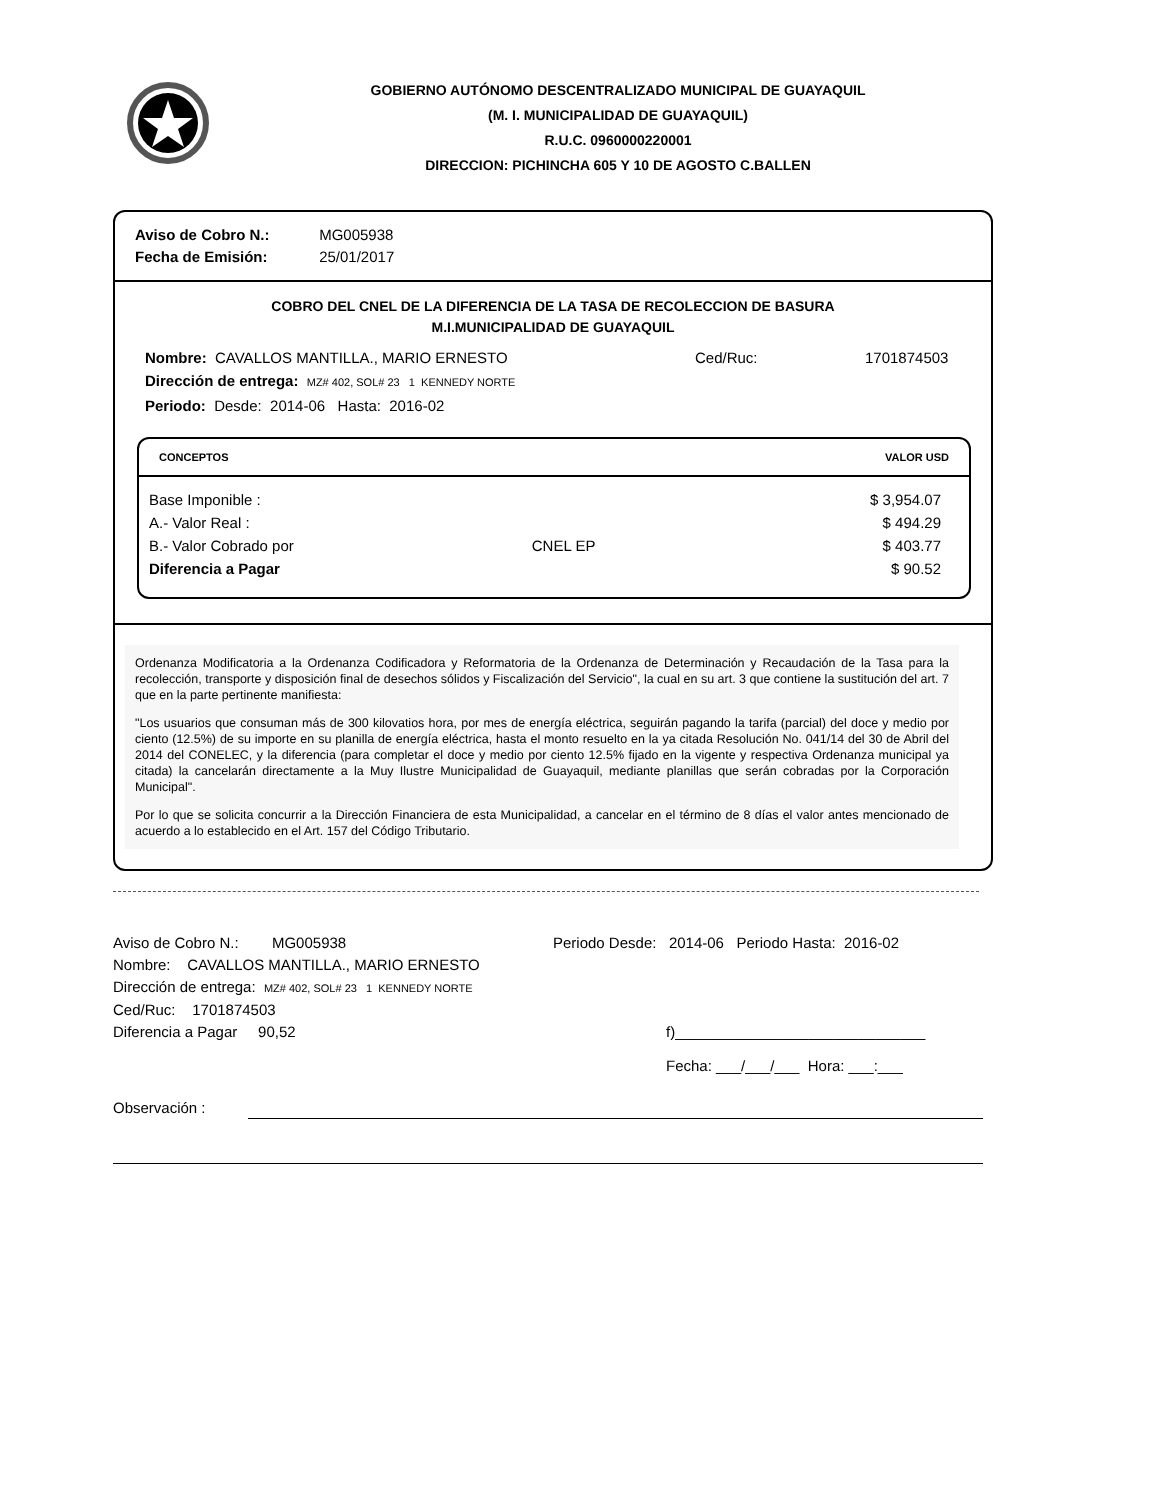GOBIERNO AUTÓNOMO DESCENTRALIZADO MUNICIPAL DE GUAYAQUIL
(M. I. MUNICIPALIDAD DE GUAYAQUIL)
R.U.C. 0960000220001
DIRECCION: PICHINCHA 605 Y 10 DE AGOSTO C.BALLEN
Aviso de Cobro N.: MG005938
Fecha de Emisión: 25/01/2017
COBRO DEL CNEL DE LA DIFERENCIA DE LA TASA DE RECOLECCION DE BASURA
M.I.MUNICIPALIDAD DE GUAYAQUIL
Nombre: CAVALLOS MANTILLA., MARIO ERNESTO Ced/Ruc: 1701874503
Dirección de entrega: MZ# 402, SOL# 23 1 KENNEDY NORTE
Periodo: Desde: 2014-06 Hasta: 2016-02
| CONCEPTOS | | VALOR USD |
| --- | --- | --- |
| Base Imponible : | | $ 3,954.07 |
| A.- Valor Real : | | $ 494.29 |
| B.- Valor Cobrado por | CNEL EP | $ 403.77 |
| Diferencia a Pagar | | $ 90.52 |
Ordenanza Modificatoria a la Ordenanza Codificadora y Reformatoria de la Ordenanza de Determinación y Recaudación de la Tasa para la recolección, transporte y disposición final de desechos sólidos y Fiscalización del Servicio", la cual en su art. 3 que contiene la sustitución del art. 7 que en la parte pertinente manifiesta:
"Los usuarios que consuman más de 300 kilovatios hora, por mes de energía eléctrica, seguirán pagando la tarifa (parcial) del doce y medio por ciento (12.5%) de su importe en su planilla de energía eléctrica, hasta el monto resuelto en la ya citada Resolución No. 041/14 del 30 de Abril del 2014 del CONELEC, y la diferencia (para completar el doce y medio por ciento 12.5% fijado en la vigente y respectiva Ordenanza municipal ya citada) la cancelarán directamente a la Muy Ilustre Municipalidad de Guayaquil, mediante planillas que serán cobradas por la Corporación Municipal".
Por lo que se solicita concurrir a la Dirección Financiera de esta Municipalidad, a cancelar en el término de 8 días el valor antes mencionado de acuerdo a lo establecido en el Art. 157 del Código Tributario.
Aviso de Cobro N.: MG005938 Periodo Desde: 2014-06 Periodo Hasta: 2016-02
Nombre: CAVALLOS MANTILLA., MARIO ERNESTO
Dirección de entrega: MZ# 402, SOL# 23 1 KENNEDY NORTE
Ced/Ruc: 1701874503
Diferencia a Pagar 90,52 f)______________________________
Fecha: ___/___/___ Hora: ___:___
Observación :